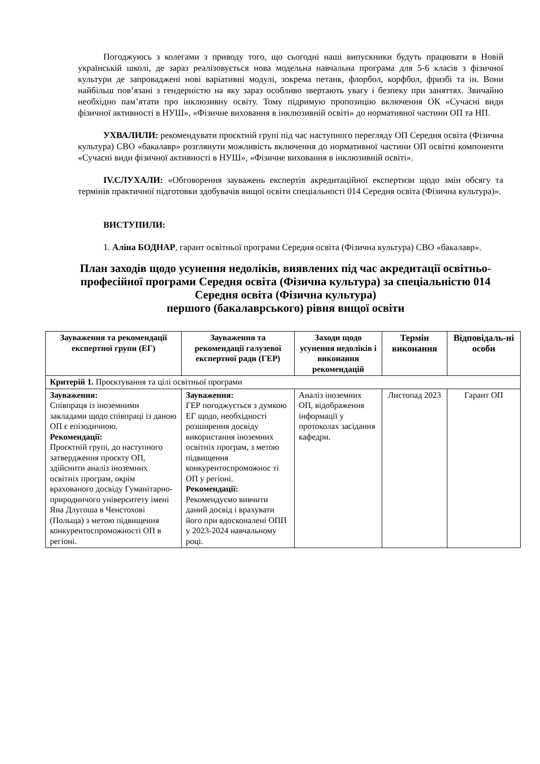Погоджуюсь з колегами з приводу того, що сьогодні наші випускники будуть працювати в Новій українській школі, де зараз реалізовується нова модельна навчальна програма для 5-6 класів з фізичної культури де запроваджені нові варіативні модулі, зокрема петанк, флорбол, корфбол, фризбі та ін. Вони найбільш пов’язані з гендерністю на яку зараз особливо звертають увагу і безпеку при заняттях. Звичайно необхідно пам’ятати про інклюзивну освіту. Тому підримую пропозицію включення ОК «Сучасні види фізичної активності в НУШ», «Фізичне виховання в інклюзивній освіті» до нормативної частини ОП та НП.
УХВАЛИЛИ: рекомендувати проєктній групі під час наступного перегляду ОП Середня освіта (Фізична культура) СВО «бакалавр» розглянути можливість включення до нормативної частини ОП освітні компоненти «Сучасні види фізичної активності в НУШ», «Фізичне виховання в інклюзивній освіті».
IV.СЛУХАЛИ: «Обговорення зауважень експертів акредитаційної експертизи щодо змін обсягу та термінів практичної підготовки здобувачів вищої освіти спеціальності 014 Середня освіта (Фізична культура)».
ВИСТУПИЛИ:
1. Аліна БОДНАР, гарант освітньої програми Середня освіта (Фізична культура) СВО «бакалавр».
План заходів щодо усунення недоліків, виявлених під час акредитації освітньо-професійної програми Середня освіта (Фізична культура) за спеціальністю 014 Середня освіта (Фізична культура)
першого (бакалаврського) рівня вищої освіти
| Зауваження та рекомендації експертної групи (ЕГ) | Зауваження та рекомендації галузевої експертної ради (ГЕР) | Заходи щодо усунення недоліків і виконання рекомендацій | Термін виконання | Відповідаль-ні особи |
| --- | --- | --- | --- | --- |
| Критерій 1. Проєктування та цілі освітньої програми | | | | |
| Зауваження: Співпраця із іноземними закладами щодо співпраці із даною ОП є епізодичною. Рекомендації: Проєктній групі, до наступного затвердження проєкту ОП, здійснити аналіз іноземних освітніх програм, окрім врахованого досвіду Гуманітарно-природничого університету імені Яна Длугоша в Ченстохові (Польща) з метою підвищення конкурентоспроможності ОП в регіоні. | Зауваження: ГЕР погоджується з думкою ЕГ щодо, необхідності розширення досвіду використання іноземних освітніх програм, з метою підвищення конкурентоспроможнос ті ОП у регіоні. Рекомендації: Рекомендуємо вивчити даний досвід і врахувати його при вдосконалені ОПП у 2023-2024 навчальному році. | Аналіз іноземних ОП, відображення інформації у протоколах засідання кафедри. | Листопад 2023 | Гарант ОП |